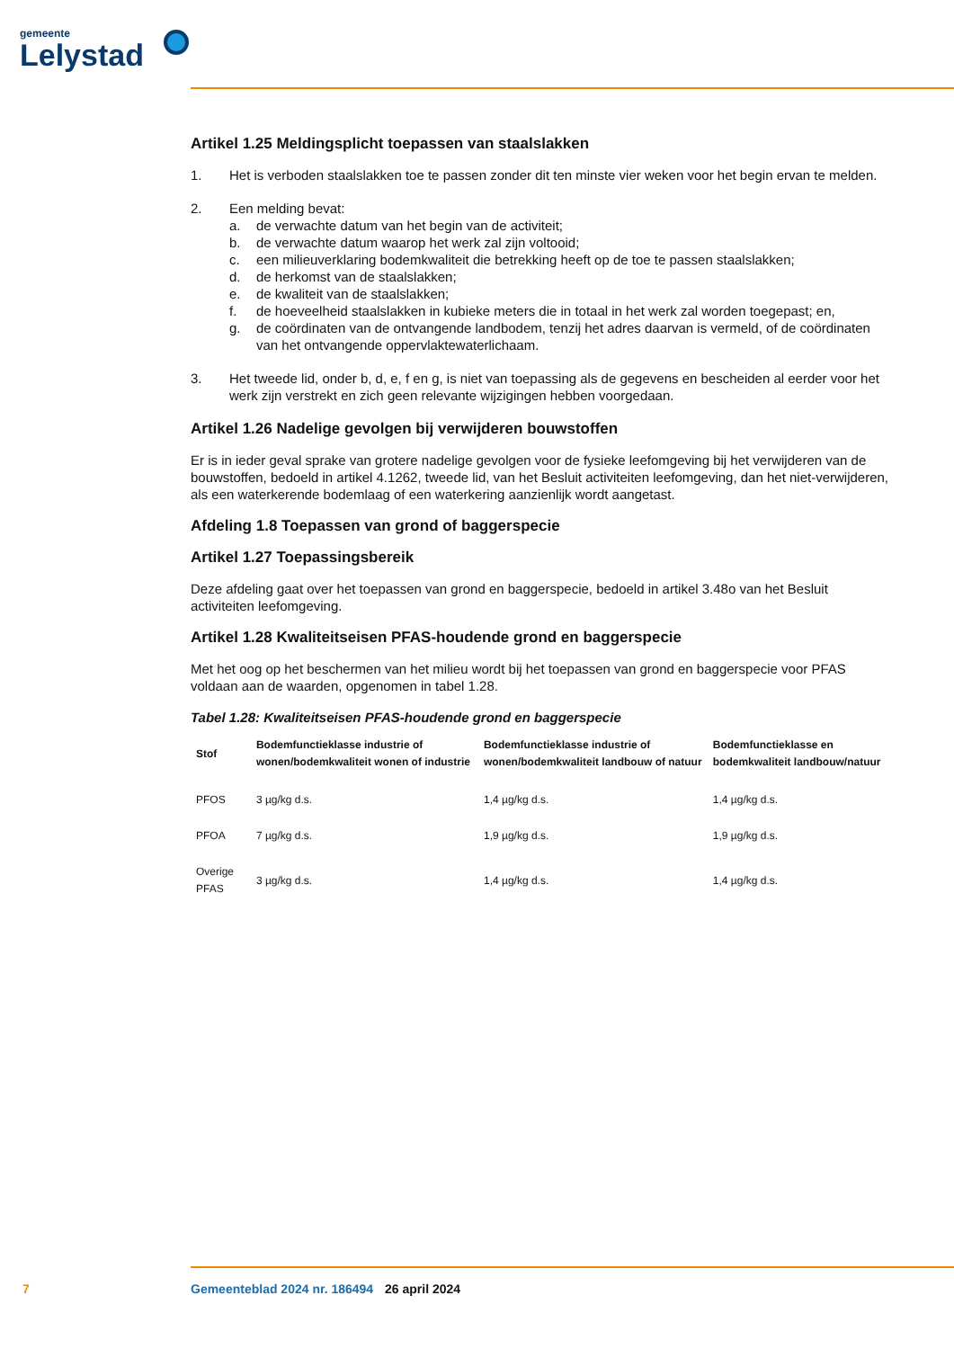gemeente
Lelystad
Artikel 1.25 Meldingsplicht toepassen van staalslakken
1. Het is verboden staalslakken toe te passen zonder dit ten minste vier weken voor het begin ervan te melden.
2. Een melding bevat:
a. de verwachte datum van het begin van de activiteit;
b. de verwachte datum waarop het werk zal zijn voltooid;
c. een milieuverklaring bodemkwaliteit die betrekking heeft op de toe te passen staalslakken;
d. de herkomst van de staalslakken;
e. de kwaliteit van de staalslakken;
f. de hoeveelheid staalslakken in kubieke meters die in totaal in het werk zal worden toegepast; en,
g. de coördinaten van de ontvangende landbodem, tenzij het adres daarvan is vermeld, of de coördinaten van het ontvangende oppervlaktewaterlichaam.
3. Het tweede lid, onder b, d, e, f en g, is niet van toepassing als de gegevens en bescheiden al eerder voor het werk zijn verstrekt en zich geen relevante wijzigingen hebben voorgedaan.
Artikel 1.26 Nadelige gevolgen bij verwijderen bouwstoffen
Er is in ieder geval sprake van grotere nadelige gevolgen voor de fysieke leefomgeving bij het verwijderen van de bouwstoffen, bedoeld in artikel 4.1262, tweede lid, van het Besluit activiteiten leefomgeving, dan het niet-verwijderen, als een waterkerende bodemlaag of een waterkering aanzienlijk wordt aangetast.
Afdeling 1.8 Toepassen van grond of baggerspecie
Artikel 1.27 Toepassingsbereik
Deze afdeling gaat over het toepassen van grond en baggerspecie, bedoeld in artikel 3.48o van het Besluit activiteiten leefomgeving.
Artikel 1.28 Kwaliteitseisen PFAS-houdende grond en baggerspecie
Met het oog op het beschermen van het milieu wordt bij het toepassen van grond en baggerspecie voor PFAS voldaan aan de waarden, opgenomen in tabel 1.28.
Tabel 1.28: Kwaliteitseisen PFAS-houdende grond en baggerspecie
| Stof | Bodemfunctieklasse industrie of wonen/bodemkwaliteit wonen of industrie | Bodemfunctieklasse industrie of wonen/bodemkwaliteit landbouw of natuur | Bodemfunctieklasse en bodemkwaliteit landbouw/natuur |
| --- | --- | --- | --- |
| PFOS | 3 µg/kg d.s. | 1,4 µg/kg d.s. | 1,4 µg/kg d.s. |
| PFOA | 7 µg/kg d.s. | 1,9 µg/kg d.s. | 1,9 µg/kg d.s. |
| Overige PFAS | 3 µg/kg d.s. | 1,4 µg/kg d.s. | 1,4 µg/kg d.s. |
7 Gemeenteblad 2024 nr. 186494 26 april 2024